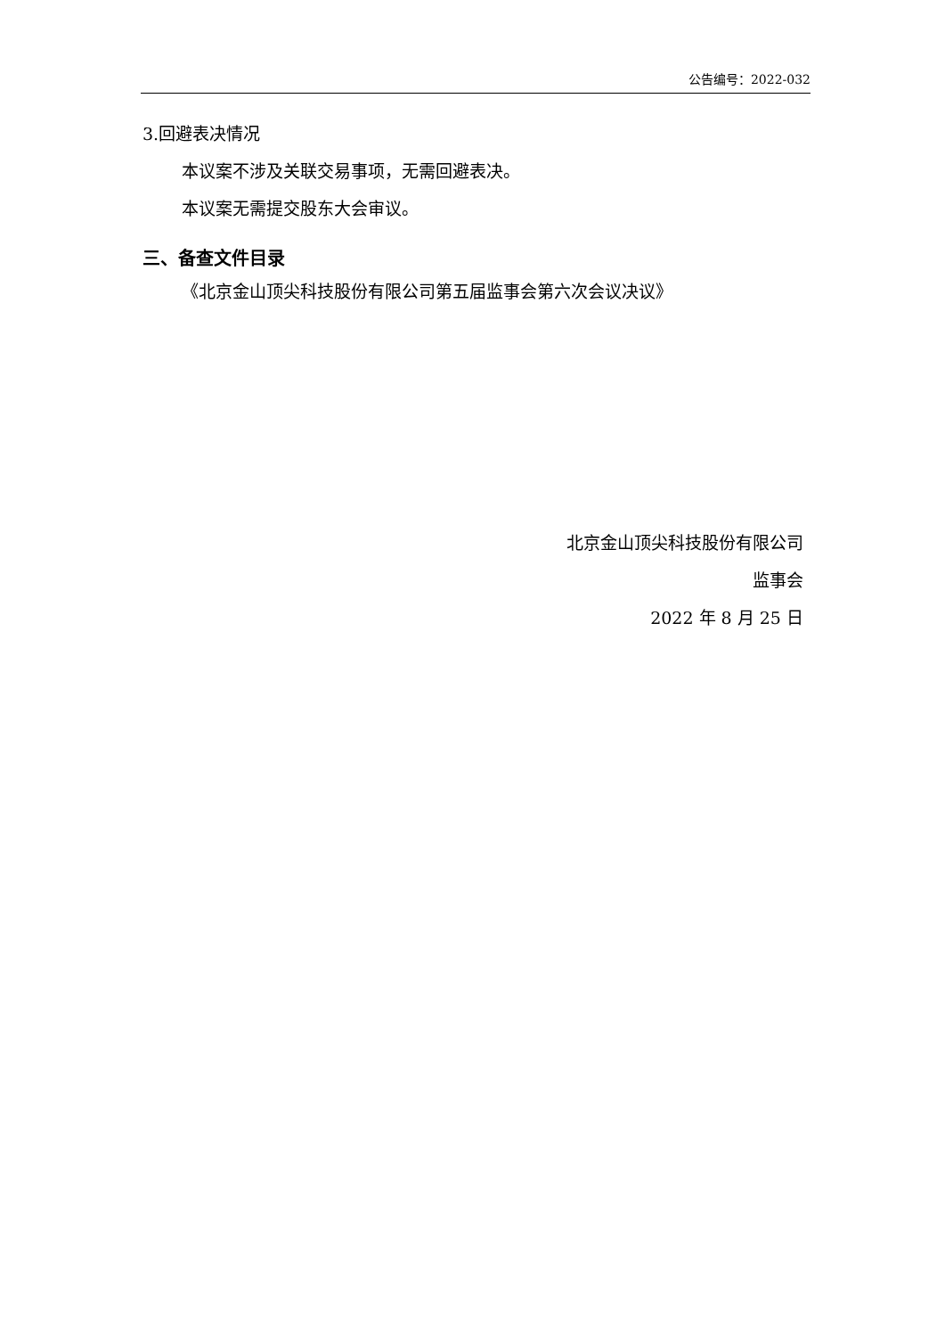公告编号：2022-032
3.回避表决情况
本议案不涉及关联交易事项，无需回避表决。
本议案无需提交股东大会审议。
三、备查文件目录
《北京金山顶尖科技股份有限公司第五届监事会第六次会议决议》
北京金山顶尖科技股份有限公司
监事会
2022 年 8 月 25 日